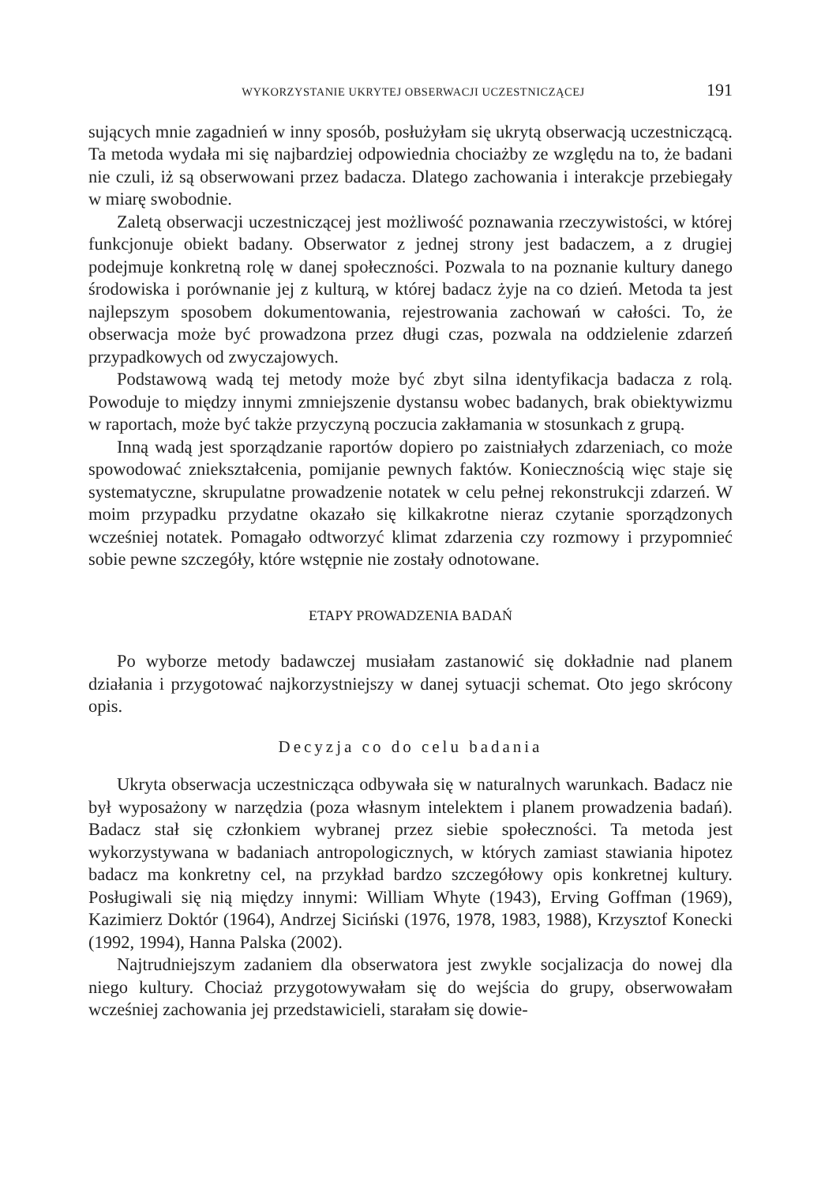WYKORZYSTANIE UKRYTEJ OBSERWACJI UCZESTNICZĄCEJ 191
sujących mnie zagadnień w inny sposób, posłużyłam się ukrytą obserwacją uczestniczącą. Ta metoda wydała mi się najbardziej odpowiednia chociażby ze względu na to, że badani nie czuli, iż są obserwowani przez badacza. Dlatego zachowania i interakcje przebiegały w miarę swobodnie.
Zaletą obserwacji uczestniczącej jest możliwość poznawania rzeczywistości, w której funkcjonuje obiekt badany. Obserwator z jednej strony jest badaczem, a z drugiej podejmuje konkretną rolę w danej społeczności. Pozwala to na poznanie kultury danego środowiska i porównanie jej z kulturą, w której badacz żyje na co dzień. Metoda ta jest najlepszym sposobem dokumentowania, rejestrowania zachowań w całości. To, że obserwacja może być prowadzona przez długi czas, pozwala na oddzielenie zdarzeń przypadkowych od zwyczajowych.
Podstawową wadą tej metody może być zbyt silna identyfikacja badacza z rolą. Powoduje to między innymi zmniejszenie dystansu wobec badanych, brak obiektywizmu w raportach, może być także przyczyną poczucia zakłamania w stosunkach z grupą.
Inną wadą jest sporządzanie raportów dopiero po zaistniałych zdarzeniach, co może spowodować zniekształcenia, pomijanie pewnych faktów. Koniecznością więc staje się systematyczne, skrupulatne prowadzenie notatek w celu pełnej rekonstrukcji zdarzeń. W moim przypadku przydatne okazało się kilkakrotne nieraz czytanie sporządzonych wcześniej notatek. Pomagało odtworzyć klimat zdarzenia czy rozmowy i przypomnieć sobie pewne szczegóły, które wstępnie nie zostały odnotowane.
ETAPY PROWADZENIA BADAŃ
Po wyborze metody badawczej musiałam zastanowić się dokładnie nad planem działania i przygotować najkorzystniejszy w danej sytuacji schemat. Oto jego skrócony opis.
Decyzja co do celu badania
Ukryta obserwacja uczestnicząca odbywała się w naturalnych warunkach. Badacz nie był wyposażony w narzędzia (poza własnym intelektem i planem prowadzenia badań). Badacz stał się członkiem wybranej przez siebie społeczności. Ta metoda jest wykorzystywana w badaniach antropologicznych, w których zamiast stawiania hipotez badacz ma konkretny cel, na przykład bardzo szczegółowy opis konkretnej kultury. Posługiwali się nią między innymi: William Whyte (1943), Erving Goffman (1969), Kazimierz Doktór (1964), Andrzej Siciński (1976, 1978, 1983, 1988), Krzysztof Konecki (1992, 1994), Hanna Palska (2002).
Najtrudniejszym zadaniem dla obserwatora jest zwykle socjalizacja do nowej dla niego kultury. Chociaż przygotowywałam się do wejścia do grupy, obserwowałam wcześniej zachowania jej przedstawicieli, starałam się dowie-